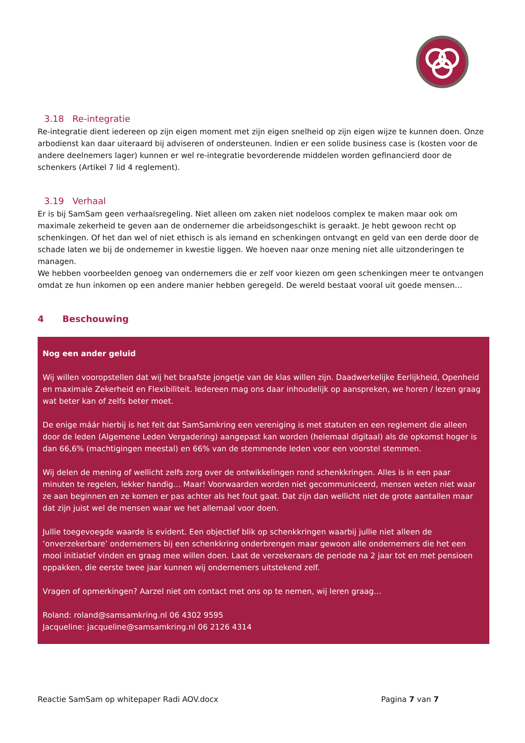3.18 Re-integratie
Re-integratie dient iedereen op zijn eigen moment met zijn eigen snelheid op zijn eigen wijze te kunnen doen. Onze arbodienst kan daar uiteraard bij adviseren of ondersteunen. Indien er een solide business case is (kosten voor de andere deelnemers lager) kunnen er wel re-integratie bevorderende middelen worden gefinancierd door de schenkers (Artikel 7 lid 4 reglement).
3.19 Verhaal
Er is bij SamSam geen verhaalsregeling. Niet alleen om zaken niet nodeloos complex te maken maar ook om maximale zekerheid te geven aan de ondernemer die arbeidsongeschikt is geraakt. Je hebt gewoon recht op schenkingen. Of het dan wel of niet ethisch is als iemand en schenkingen ontvangt en geld van een derde door de schade laten we bij de ondernemer in kwestie liggen. We hoeven naar onze mening niet alle uitzonderingen te managen.
We hebben voorbeelden genoeg van ondernemers die er zelf voor kiezen om geen schenkingen meer te ontvangen omdat ze hun inkomen op een andere manier hebben geregeld. De wereld bestaat vooral uit goede mensen…
4 Beschouwing
Nog een ander geluid
Wij willen vooropstellen dat wij het braafste jongetje van de klas willen zijn. Daadwerkelijke Eerlijkheid, Openheid en maximale Zekerheid en Flexibiliteit. Iedereen mag ons daar inhoudelijk op aanspreken, we horen / lezen graag wat beter kan of zelfs beter moet.
De enige máár hierbij is het feit dat SamSamkring een vereniging is met statuten en een reglement die alleen door de leden (Algemene Leden Vergadering) aangepast kan worden (helemaal digitaal) als de opkomst hoger is dan 66,6% (machtigingen meestal) en 66% van de stemmende leden voor een voorstel stemmen.
Wij delen de mening of wellicht zelfs zorg over de ontwikkelingen rond schenkkringen. Alles is in een paar minuten te regelen, lekker handig… Maar! Voorwaarden worden niet gecommuniceerd, mensen weten niet waar ze aan beginnen en ze komen er pas achter als het fout gaat. Dat zijn dan wellicht niet de grote aantallen maar dat zijn juist wel de mensen waar we het allemaal voor doen.
Jullie toegevoegde waarde is evident. Een objectief blik op schenkkringen waarbij jullie niet alleen de ‘onverzekerbare’ ondernemers bij een schenkkring onderbrengen maar gewoon alle ondernemers die het een mooi initiatief vinden en graag mee willen doen. Laat de verzekeraars de periode na 2 jaar tot en met pensioen oppakken, die eerste twee jaar kunnen wij ondernemers uitstekend zelf.
Vragen of opmerkingen? Aarzel niet om contact met ons op te nemen, wij leren graag…
Roland: roland@samsamkring.nl 06 4302 9595
Jacqueline: jacqueline@samsamkring.nl 06 2126 4314
Reactie SamSam op whitepaper Radi AOV.docx Pagina 7 van 7